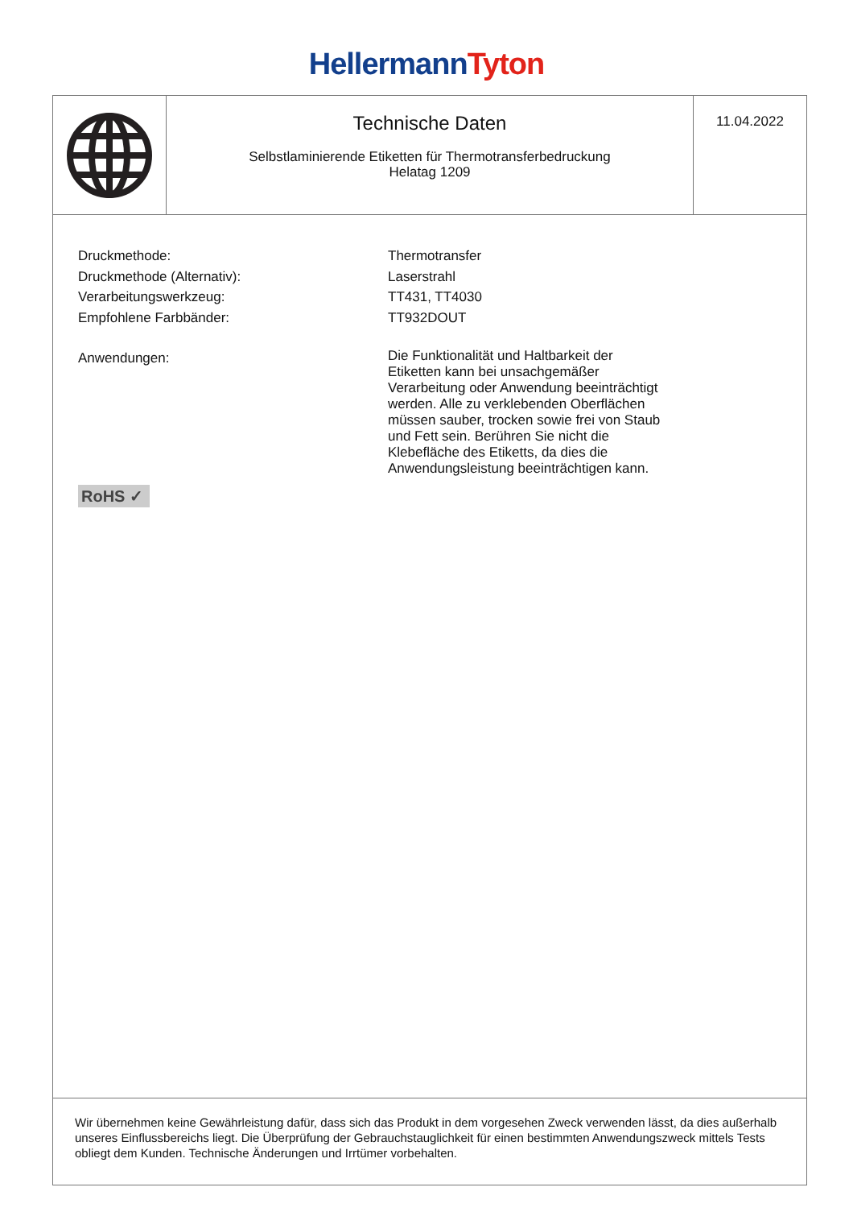Hellermann Tyton
Technische Daten
Selbstlaminierende Etiketten für Thermotransferbedruckung
Helatag 1209
11.04.2022
| Druckmethode: | Thermotransfer |
| Druckmethode (Alternativ): | Laserstrahl |
| Verarbeitungswerkzeug: | TT431, TT4030 |
| Empfohlene Farbbänder: | TT932DOUT |
| Anwendungen: | Die Funktionalität und Haltbarkeit der Etiketten kann bei unsachgemäßer Verarbeitung oder Anwendung beeinträchtigt werden. Alle zu verklebenden Oberflächen müssen sauber, trocken sowie frei von Staub und Fett sein. Berühren Sie nicht die Klebefläche des Etiketts, da dies die Anwendungsleistung beeinträchtigen kann. |
RoHS ✓
Wir übernehmen keine Gewährleistung dafür, dass sich das Produkt in dem vorgesehen Zweck verwenden lässt, da dies außerhalb unseres Einflussbereichs liegt. Die Überprüfung der Gebrauchstauglichkeit für einen bestimmten Anwendungszweck mittels Tests obliegt dem Kunden. Technische Änderungen und Irrtümer vorbehalten.